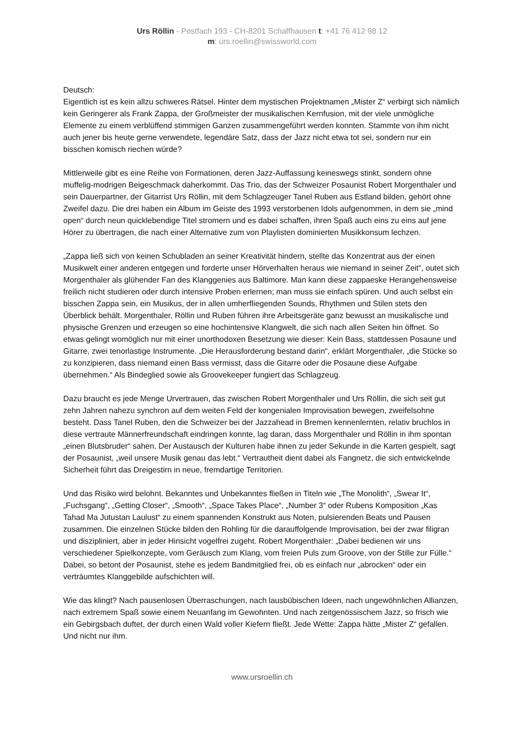Urs Röllin - Postfach 193 - CH-8201 Schaffhausen t: +41 76 412 98 12
m: urs.roellin@swissworld.com
Deutsch:
Eigentlich ist es kein allzu schweres Rätsel. Hinter dem mystischen Projektnamen „Mister Z“ verbirgt sich nämlich kein Geringerer als Frank Zappa, der Großmeister der musikalischen Kernfusion, mit der viele unmögliche Elemente zu einem verblüffend stimmigen Ganzen zusammengeführt werden konnten. Stammte von ihm nicht auch jener bis heute gerne verwendete, legendäre Satz, dass der Jazz nicht etwa tot sei, sondern nur ein bisschen komisch riechen würde?
Mittlerweile gibt es eine Reihe von Formationen, deren Jazz-Auffassung keineswegs stinkt, sondern ohne muffelig-modrigen Beigeschmack daherkommt. Das Trio, das der Schweizer Posaunist Robert Morgenthaler und sein Dauerpartner, der Gitarrist Urs Röllin, mit dem Schlagzeuger Tanel Ruben aus Estland bilden, gehört ohne Zweifel dazu. Die drei haben ein Album im Geiste des 1993 verstorbenen Idols aufgenommen, in dem sie „mind open“ durch neun quicklebendige Titel stromern und es dabei schaffen, ihren Spaß auch eins zu eins auf jene Hörer zu übertragen, die nach einer Alternative zum von Playlisten dominierten Musikkonsum lechzen.
„Zappa ließ sich von keinen Schubladen an seiner Kreativität hindern, stellte das Konzentrat aus der einen Musikwelt einer anderen entgegen und forderte unser Hörverhalten heraus wie niemand in seiner Zeit“, outet sich Morgenthaler als glühender Fan des Klanggenies aus Baltimore. Man kann diese zappaeske Herangehensweise freilich nicht studieren oder durch intensive Proben erlernen; man muss sie einfach spüren. Und auch selbst ein bisschen Zappa sein, ein Musikus, der in allen umherfliegenden Sounds, Rhythmen und Stilen stets den Überblick behält. Morgenthaler, Röllin und Ruben führen ihre Arbeitsgeräte ganz bewusst an musikalische und physische Grenzen und erzeugen so eine hochintensive Klangwelt, die sich nach allen Seiten hin öffnet. So etwas gelingt womöglich nur mit einer unorthodoxen Besetzung wie dieser: Kein Bass, stattdessen Posaune und Gitarre, zwei tenorlastige Instrumente. „Die Herausforderung bestand darin“, erklärt Morgenthaler, „die Stücke so zu konzipieren, dass niemand einen Bass vermisst, dass die Gitarre oder die Posaune diese Aufgabe übernehmen.“ Als Bindeglied sowie als Groovekeeper fungiert das Schlagzeug.
Dazu braucht es jede Menge Urvertrauen, das zwischen Robert Morgenthaler und Urs Röllin, die sich seit gut zehn Jahren nahezu synchron auf dem weiten Feld der kongenialen Improvisation bewegen, zweifelsohne besteht. Dass Tanel Ruben, den die Schweizer bei der Jazzahead in Bremen kennenlernten, relativ bruchlos in diese vertraute Männerfreundschaft eindringen konnte, lag daran, dass Morgenthaler und Röllin in ihm spontan „einen Blutsbruder“ sahen. Der Austausch der Kulturen habe ihnen zu jeder Sekunde in die Karten gespielt, sagt der Posaunist, „weil unsere Musik genau das lebt.“ Vertrautheit dient dabei als Fangnetz, die sich entwickelnde Sicherheit führt das Dreigestirn in neue, fremdartige Territorien.
Und das Risiko wird belohnt. Bekanntes und Unbekanntes fließen in Titeln wie „The Monolith“, „Swear It“, „Fuchsgang“, „Getting Closer“, „Smooth“, „Space Takes Place“, „Number 3“ oder Rubens Komposition „Kas Tahad Ma Jutustan Laulust“ zu einem spannenden Konstrukt aus Noten, pulsierenden Beats und Pausen zusammen. Die einzelnen Stücke bilden den Rohling für die darauffolgende Improvisation, bei der zwar filigran und diszipliniert, aber in jeder Hinsicht vogelfrei zugeht. Robert Morgenthaler: „Dabei bedienen wir uns verschiedener Spielkonzepte, vom Geräusch zum Klang, vom freien Puls zum Groove, von der Stille zur Fülle.“ Dabei, so betont der Posaunist, stehe es jedem Bandmitglied frei, ob es einfach nur „abrocken“ oder ein verträumtes Klanggebilde aufschichten will.
Wie das klingt? Nach pausenlosen Überraschungen, nach lausbübischen Ideen, nach ungewöhnlichen Allianzen, nach extremem Spaß sowie einem Neuanfang im Gewohnten. Und nach zeitgenössischem Jazz, so frisch wie ein Gebirgsbach duftet, der durch einen Wald voller Kiefern fließt. Jede Wette: Zappa hätte „Mister Z“ gefallen. Und nicht nur ihm.
www.ursroellin.ch